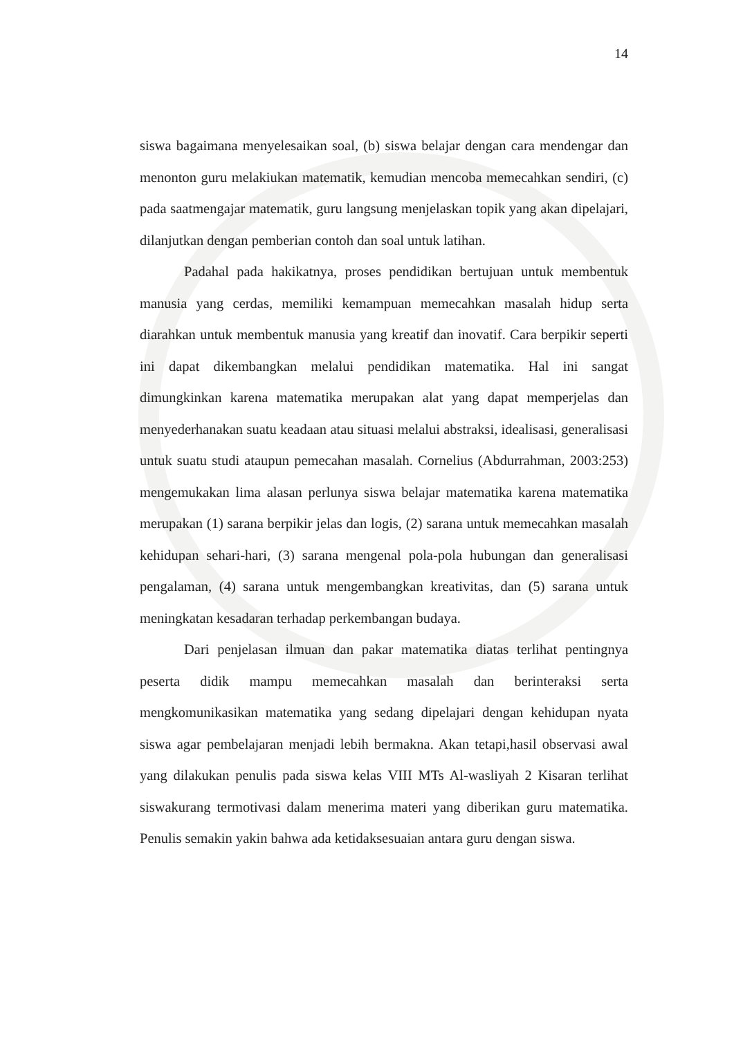14
siswa bagaimana menyelesaikan soal, (b) siswa belajar dengan cara mendengar dan menonton guru melakiukan matematik, kemudian mencoba memecahkan sendiri, (c) pada saatmengajar matematik, guru langsung menjelaskan topik yang akan dipelajari, dilanjutkan dengan pemberian contoh dan soal untuk latihan.
Padahal pada hakikatnya, proses pendidikan bertujuan untuk membentuk manusia yang cerdas, memiliki kemampuan memecahkan masalah hidup serta diarahkan untuk membentuk manusia yang kreatif dan inovatif. Cara berpikir seperti ini dapat dikembangkan melalui pendidikan matematika. Hal ini sangat dimungkinkan karena matematika merupakan alat yang dapat memperjelas dan menyederhanakan suatu keadaan atau situasi melalui abstraksi, idealisasi, generalisasi untuk suatu studi ataupun pemecahan masalah. Cornelius (Abdurrahman, 2003:253) mengemukakan lima alasan perlunya siswa belajar matematika karena matematika merupakan (1) sarana berpikir jelas dan logis, (2) sarana untuk memecahkan masalah kehidupan sehari-hari, (3) sarana mengenal pola-pola hubungan dan generalisasi pengalaman, (4) sarana untuk mengembangkan kreativitas, dan (5) sarana untuk meningkatan kesadaran terhadap perkembangan budaya.
Dari penjelasan ilmuan dan pakar matematika diatas terlihat pentingnya peserta didik mampu memecahkan masalah dan berinteraksi serta mengkomunikasikan matematika yang sedang dipelajari dengan kehidupan nyata siswa agar pembelajaran menjadi lebih bermakna. Akan tetapi,hasil observasi awal yang dilakukan penulis pada siswa kelas VIII MTs Al-wasliyah 2 Kisaran terlihat siswakurang termotivasi dalam menerima materi yang diberikan guru matematika. Penulis semakin yakin bahwa ada ketidaksesuaian antara guru dengan siswa.